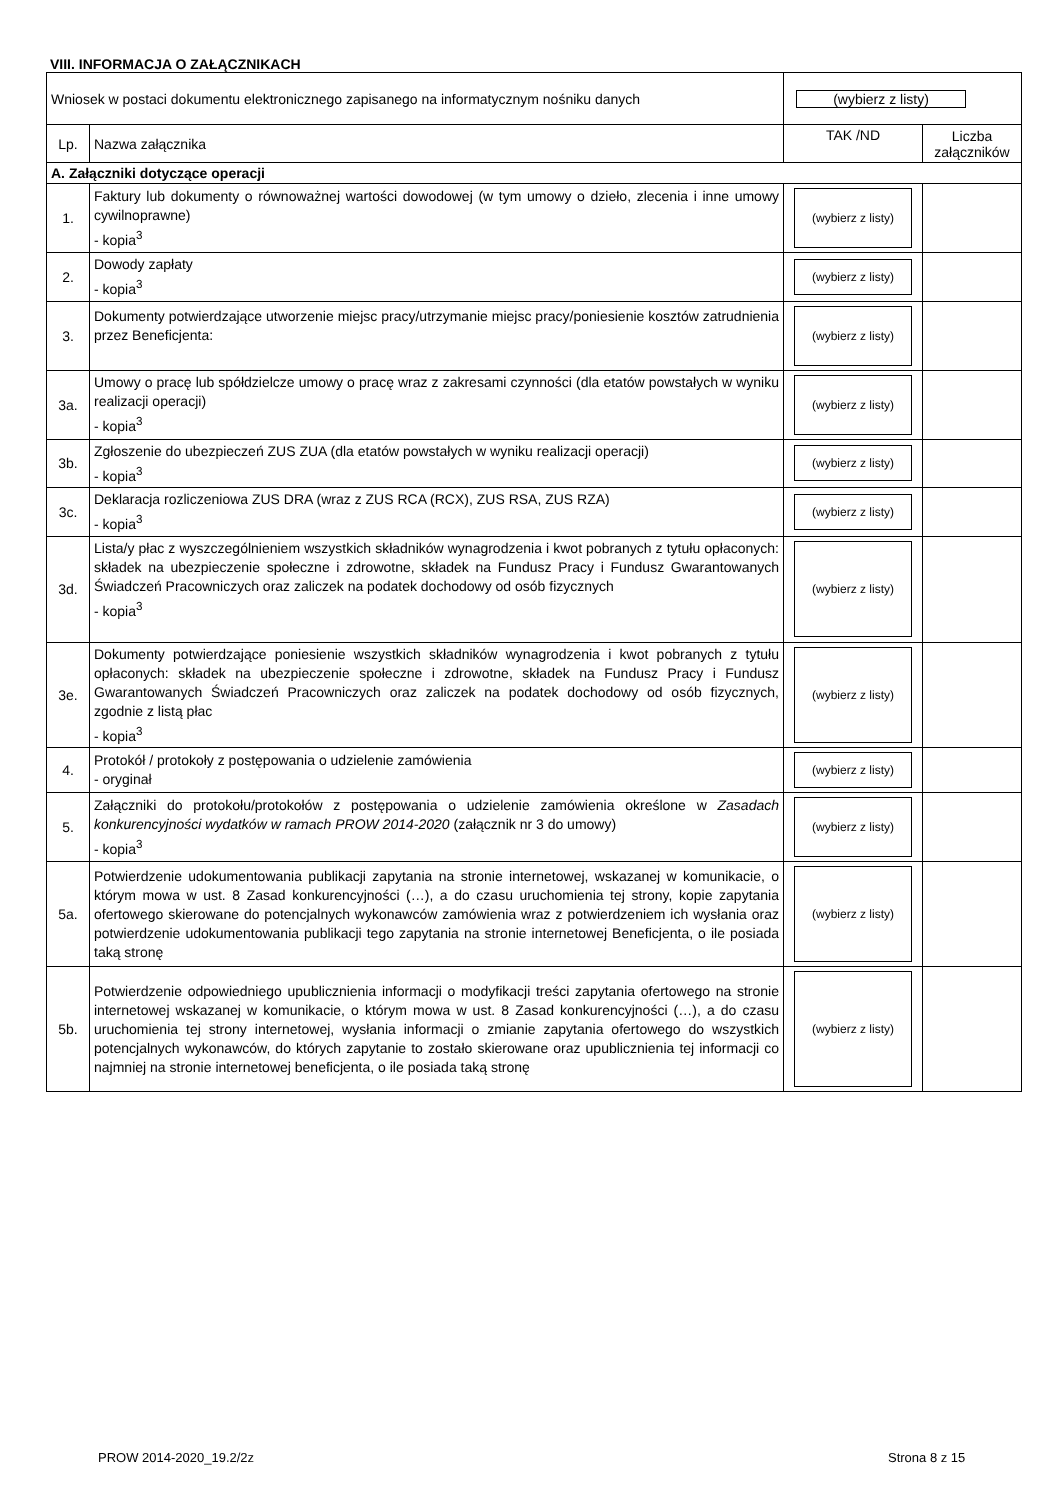VIII. INFORMACJA O ZAŁĄCZNIKACH
| Wniosek w postaci dokumentu elektronicznego zapisanego na informatycznym nośniku danych | | (wybierz z listy) | |
| Lp. | Nazwa załącznika | TAK /ND | Liczba załączników |
| A. Załączniki dotyczące operacji | | | |
| 1. | Faktury lub dokumenty o równoważnej wartości dowodowej (w tym umowy o dzieło, zlecenia i inne umowy cywilnoprawne) - kopia<sup>3</sup> | (wybierz z listy) | |
| 2. | Dowody zapłaty - kopia<sup>3</sup> | (wybierz z listy) | |
| 3. | Dokumenty potwierdzające utworzenie miejsc pracy/utrzymanie miejsc pracy/poniesienie kosztów zatrudnienia przez Beneficjenta: | (wybierz z listy) | |
| 3a. | Umowy o pracę lub spółdzielcze umowy o pracę wraz z zakresami czynności (dla etatów powstałych w wyniku realizacji operacji) - kopia<sup>3</sup> | (wybierz z listy) | |
| 3b. | Zgłoszenie do ubezpieczeń ZUS ZUA (dla etatów powstałych w wyniku realizacji operacji) - kopia<sup>3</sup> | (wybierz z listy) | |
| 3c. | Deklaracja rozliczeniowa ZUS DRA (wraz z ZUS RCA (RCX), ZUS RSA, ZUS RZA) - kopia<sup>3</sup> | (wybierz z listy) | |
| 3d. | Lista/y płac z wyszczególnieniem wszystkich składników wynagrodzenia i kwot pobranych z tytułu opłaconych: składek na ubezpieczenie społeczne i zdrowotne, składek na Fundusz Pracy i Fundusz Gwarantowanych Świadczeń Pracowniczych oraz zaliczek na podatek dochodowy od osób fizycznych - kopia<sup>3</sup> | (wybierz z listy) | |
| 3e. | Dokumenty potwierdzające poniesienie wszystkich składników wynagrodzenia i kwot pobranych z tytułu opłaconych: składek na ubezpieczenie społeczne i zdrowotne, składek na Fundusz Pracy i Fundusz Gwarantowanych Świadczeń Pracowniczych oraz zaliczek na podatek dochodowy od osób fizycznych, zgodnie z listą płac - kopia<sup>3</sup> | (wybierz z listy) | |
| 4. | Protokół / protokoły z postępowania o udzielenie zamówienia - oryginał | (wybierz z listy) | |
| 5. | Załączniki do protokołu/protokołów z postępowania o udzielenie zamówienia określone w Zasadach konkurencyjności wydatków w ramach PROW 2014-2020 (załącznik nr 3 do umowy) - kopia<sup>3</sup> | (wybierz z listy) | |
| 5a. | Potwierdzenie udokumentowania publikacji zapytania na stronie internetowej, wskazanej w komunikacie, o którym mowa w ust. 8 Zasad konkurencyjności (…), a do czasu uruchomienia tej strony, kopie zapytania ofertowego skierowane do potencjalnych wykonawców zamówienia wraz z potwierdzeniem ich wysłania oraz potwierdzenie udokumentowania publikacji tego zapytania na stronie internetowej Beneficjenta, o ile posiada taką stronę | (wybierz z listy) | |
| 5b. | Potwierdzenie odpowiedniego upublicznienia informacji o modyfikacji treści zapytania ofertowego na stronie internetowej wskazanej w komunikacie, o którym mowa w ust. 8 Zasad konkurencyjności (…), a do czasu uruchomienia tej strony internetowej, wysłania informacji o zmianie zapytania ofertowego do wszystkich potencjalnych wykonawców, do których zapytanie to zostało skierowane oraz upublicznienia tej informacji co najmniej na stronie internetowej beneficjenta, o ile posiada taką stronę | (wybierz z listy) | |
PROW 2014-2020_19.2/2z Strona 8 z 15